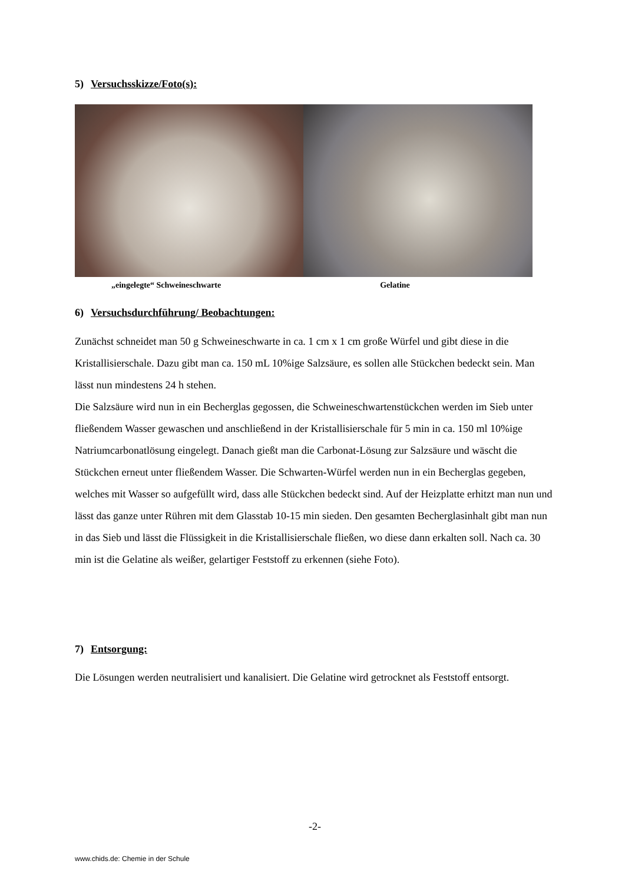5) Versuchsskizze/Foto(s):
„eingelegte“ Schweineschwarte Gelatine
6) Versuchsdurchführung/ Beobachtungen:
Zunächst schneidet man 50 g Schweineschwarte in ca. 1 cm x 1 cm große Würfel und gibt diese in die Kristallisierschale. Dazu gibt man ca. 150 mL 10%ige Salzsäure, es sollen alle Stückchen bedeckt sein. Man lässt nun mindestens 24 h stehen.
Die Salzsäure wird nun in ein Becherglas gegossen, die Schweineschwartenstückchen werden im Sieb unter fließendem Wasser gewaschen und anschließend in der Kristallisierschale für 5 min in ca. 150 ml 10%ige Natriumcarbonatlösung eingelegt. Danach gießt man die Carbonat-Lösung zur Salzsäure und wäscht die Stückchen erneut unter fließendem Wasser. Die Schwarten-Würfel werden nun in ein Becherglas gegeben, welches mit Wasser so aufgefüllt wird, dass alle Stückchen bedeckt sind. Auf der Heizplatte erhitzt man nun und lässt das ganze unter Rühren mit dem Glasstab 10-15 min sieden. Den gesamten Becherglasinhalt gibt man nun in das Sieb und lässt die Flüssigkeit in die Kristallisierschale fließen, wo diese dann erkalten soll. Nach ca. 30 min ist die Gelatine als weißer, gelartiger Feststoff zu erkennen (siehe Foto).
7) Entsorgung:
Die Lösungen werden neutralisiert und kanalisiert. Die Gelatine wird getrocknet als Feststoff entsorgt.
-2-
www.chids.de: Chemie in der Schule